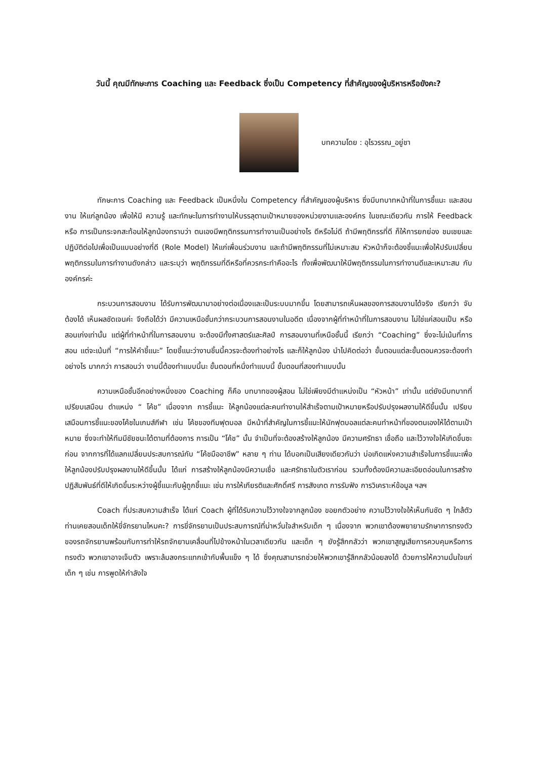วันนี้ คุณมีทักษะการ Coaching และ Feedback ซึ่งเป็น Competency ที่สำคัญของผู้บริหารหรือยังคะ?
บทความโดย : อุไรวรรณ_อยู่ชา
ทักษะการ Coaching และ Feedback เป็นหนึ่งใน Competency ที่สำคัญของผู้บริหาร ซึ่งมีบทบาทหน้าที่ในการชี้แนะ และสอนงาน ให้แก่ลูกน้อง เพื่อให้มี ความรู้ และทักษะในการทำงานให้บรรลุตามเป้าหมายของหน่วยงานและองค์กร ในขณะเดียวกัน การให้ Feedback หรือ การเป็นกระจกสะท้อนให้ลูกน้องทราบว่า ตนเองมีพฤติกรรมการทำงานเป็นอย่างไร ดีหรือไม่ดี ถ้ามีพฤติกรรที่ดี ก็ให้การยกย่อง ชมเชยและปฏิบัติต่อไปเพื่อเป็นแบบอย่างที่ดี (Role Model) ให้แก่เพื่อนร่วมงาน และถ้ามีพฤติกรรมที่ไม่เหมาะสม หัวหน้าก็จะต้องชี้แนะเพื่อให้ปรับเปลี่ยนพฤติกรรมในการทำงานดังกล่าว และระบุว่า พฤติกรรมที่ดีหรือที่ควรกระทำคืออะไร ทั้งเพื่อพัฒนาให้มีพฤติกรรมในการทำงานดีและเหมาะสม กับองค์กรค่ะ
กระบวนการสอนงาน ได้รับการพัฒนามาอย่างต่อเนื่องและเป็นระบบมากขึ้น โดยสามารถเห็นผลของการสอนงานได้จริง เรียกว่า จับต้องได้ เห็นผลชัดเจนค่ะ จึงถือได้ว่า มีความเหนือชั้นกว่ากระบวนการสอนงานในอดีต เนื่องจากผู้ที่ทำหน้าที่ในการสอนงาน ไม่ใช่แค่สอนเป็น หรือ สอนเก่งเท่านั้น แต่ผู้ที่ทำหน้าที่ในการสอนงาน จะต้องมีทั้งศาสตร์และศิลป์ การสอนงานที่เหนือชั้นนี้ เรียกว่า “Coaching” ซึ่งจะไม่เน้นที่การสอน แต่จะเน้นที่ “การให้คำชี้แนะ” โดยชี้แนะว่างานชิ้นนี้ควรจะต้องทำอย่างไร และก็ให้ลูกน้อง นำไปคิดต่อว่า ขั้นตอนแต่ละขั้นตอนควรจะต้องทำอย่างไร มากกว่า การสอนว่า งานนี้ต้องทำแบบนี้นะ ขั้นตอนที่หนึ่งทำแบบนี้ ขั้นตอนที่สองทำแบบนั้น
ความเหนือชั้นอีกอย่างหนึ่งของ Coaching ก็คือ บทบาทของผู้สอน ไม่ใช่เพียงมีตำแหน่งเป็น “หัวหน้า” เท่านั้น แต่ยังมีบทบาทที่เปรียบเสมือน ตำแหน่ง “ โค้ช” เนื่องจาก การชี้แนะ ให้ลูกน้องแต่ละคนทำงานให้สำเร็จตามเป้าหมายหรือปรับปรุงผลงานให้ดีขึ้นนั้น เปรียบเสมือนการชี้แนะของโค้ชในเกมส์กีฬา เช่น โค้ชของทีมฟุตบอล มีหน้าที่สำคัญในการชี้แนะให้นักฟุตบอลแต่ละคนทำหน้าที่ของตนเองให้ได้ตามเป้าหมาย ซึ่งจะทำให้ทีมมีชัยชนะได้ตามที่ต้องการ การเป็น “โค้ช” นั้น จำเป็นที่จะต้องสร้างให้ลูกน้อง มีความศรัทธา เชื่อถือ และไว้วางใจให้เกิดขึ้นซะก่อน จากการที่ได้แลกเปลี่ยนประสบการณ์กับ “โค้ชมืออาชีพ” หลาย ๆ ท่าน ได้บอกเป็นเสียงเดียวกันว่า บ่อเกิดแห่งความสำเร็จในการชี้แนะเพื่อให้ลูกน้องปรับปรุงผลงานให้ดีขึ้นนั้น ได้แก่ การสร้างให้ลูกน้องมีความเชื่อ และศรัทธาในตัวเราก่อน รวมทั้งต้องมีความละเอียดอ่อนในการสร้างปฏิสัมพันธ์ที่ดีให้เกิดขึ้นระหว่างผู้ชี้แนะกับผู้ถูกชี้แนะ เช่น การให้เกียรติและศักดิ์ศรี การสังเกต การรับฟัง การวิเคราะห์ข้อมูล ฯลฯ
Coach ที่ประสบความสำเร็จ ได้แก่ Coach ผู้ที่ได้รับความไว้วางใจจากลูกน้อง ขอยกตัวอย่าง ความไว้วางใจให้เห็นกันชัด ๆ ใกล้ตัวท่านเคยสอนเด็กให้ขี่จักรยานไหมคะ? การขี่จักรยานเป็นประสบการณ์ที่น่าหวั่นใจสำหรับเด็ก ๆ เนื่องจาก พวกเขาต้องพยายามรักษาการทรงตัวของรถจักรยานพร้อมกับการทำให้รถจักยานเคลื่อนที่ไปข้างหน้าในเวลาเดียวกัน และเด็ก ๆ ยังรู้สึกกลัวว่า พวกเขาสูญเสียการควบคุมหรือการทรงตัว พวกเขาอาจเจ็บตัว เพราะล้มลงกระแทกเข้ากับพื้นแข็ง ๆ ได้ ซึ่งคุณสามารถช่วยให้พวกเขารู้สึกกลัวน้อยลงได้ ด้วยการให้ความมั่นใจแก่เด็ก ๆ เช่น การพูดให้กำลังใจ